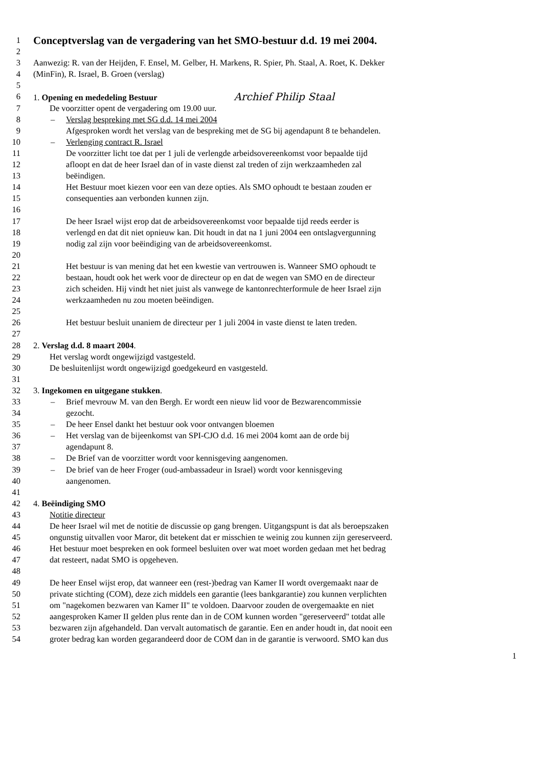1
Conceptverslag van de vergadering van het SMO-bestuur d.d. 19 mei 2004.
2
3 Aanwezig: R. van der Heijden, F. Ensel, M. Gelber, H. Markens, R. Spier, Ph. Staal, A. Roet, K. Dekker
4 (MinFin), R. Israel, B. Groen (verslag)
5
6 1. Opening en mededeling Bestuur Archief Philip Staal
7 De voorzitter opent de vergadering om 19.00 uur.
8 – Verslag bespreking met SG d.d. 14 mei 2004
9 Afgesproken wordt het verslag van de bespreking met de SG bij agendapunt 8 te behandelen.
10 – Verlenging contract R. Israel
11 De voorzitter licht toe dat per 1 juli de verlengde arbeidsovereenkomst voor bepaalde tijd
12 afloopt en dat de heer Israel dan of in vaste dienst zal treden of zijn werkzaamheden zal
13 beëindigen.
14 Het Bestuur moet kiezen voor een van deze opties. Als SMO ophoudt te bestaan zouden er
15 consequenties aan verbonden kunnen zijn.
16
17 De heer Israel wijst erop dat de arbeidsovereenkomst voor bepaalde tijd reeds eerder is
18 verlengd en dat dit niet opnieuw kan. Dit houdt in dat na 1 juni 2004 een ontslagvergunning
19 nodig zal zijn voor beëindiging van de arbeidsovereenkomst.
20
21 Het bestuur is van mening dat het een kwestie van vertrouwen is. Wanneer SMO ophoudt te
22 bestaan, houdt ook het werk voor de directeur op en dat de wegen van SMO en de directeur
23 zich scheiden. Hij vindt het niet juist als vanwege de kantonrechterformule de heer Israel zijn
24 werkzaamheden nu zou moeten beëindigen.
25
26 Het bestuur besluit unaniem de directeur per 1 juli 2004 in vaste dienst te laten treden.
27
28 2. Verslag d.d. 8 maart 2004.
29 Het verslag wordt ongewijzigd vastgesteld.
30 De besluitenlijst wordt ongewijzigd goedgekeurd en vastgesteld.
31
32 3. Ingekomen en uitgegane stukken.
33 – Brief mevrouw M. van den Bergh. Er wordt een nieuw lid voor de Bezwarencommissie
34 gezocht.
35 – De heer Ensel dankt het bestuur ook voor ontvangen bloemen
36 – Het verslag van de bijeenkomst van SPI-CJO d.d. 16 mei 2004 komt aan de orde bij
37 agendapunt 8.
38 – De Brief van de voorzitter wordt voor kennisgeving aangenomen.
39 – De brief van de heer Froger (oud-ambassadeur in Israel) wordt voor kennisgeving
40 aangenomen.
41
42 4. Beëindiging SMO
43 Notitie directeur
44 De heer Israel wil met de notitie de discussie op gang brengen. Uitgangspunt is dat als beroepszaken
45 ongunstig uitvallen voor Maror, dit betekent dat er misschien te weinig zou kunnen zijn gereserveerd.
46 Het bestuur moet bespreken en ook formeel besluiten over wat moet worden gedaan met het bedrag
47 dat resteert, nadat SMO is opgeheven.
48
49 De heer Ensel wijst erop, dat wanneer een (rest-)bedrag van Kamer II wordt overgemaakt naar de
50 private stichting (COM), deze zich middels een garantie (lees bankgarantie) zou kunnen verplichten
51 om "nagekomen bezwaren van Kamer II" te voldoen. Daarvoor zouden de overgemaakte en niet
52 aangesproken Kamer II gelden plus rente dan in de COM kunnen worden "gereserveerd" totdat alle
53 bezwaren zijn afgehandeld. Dan vervalt automatisch de garantie. Een en ander houdt in, dat nooit een
54 groter bedrag kan worden gegarandeerd door de COM dan in de garantie is verwoord. SMO kan dus
1